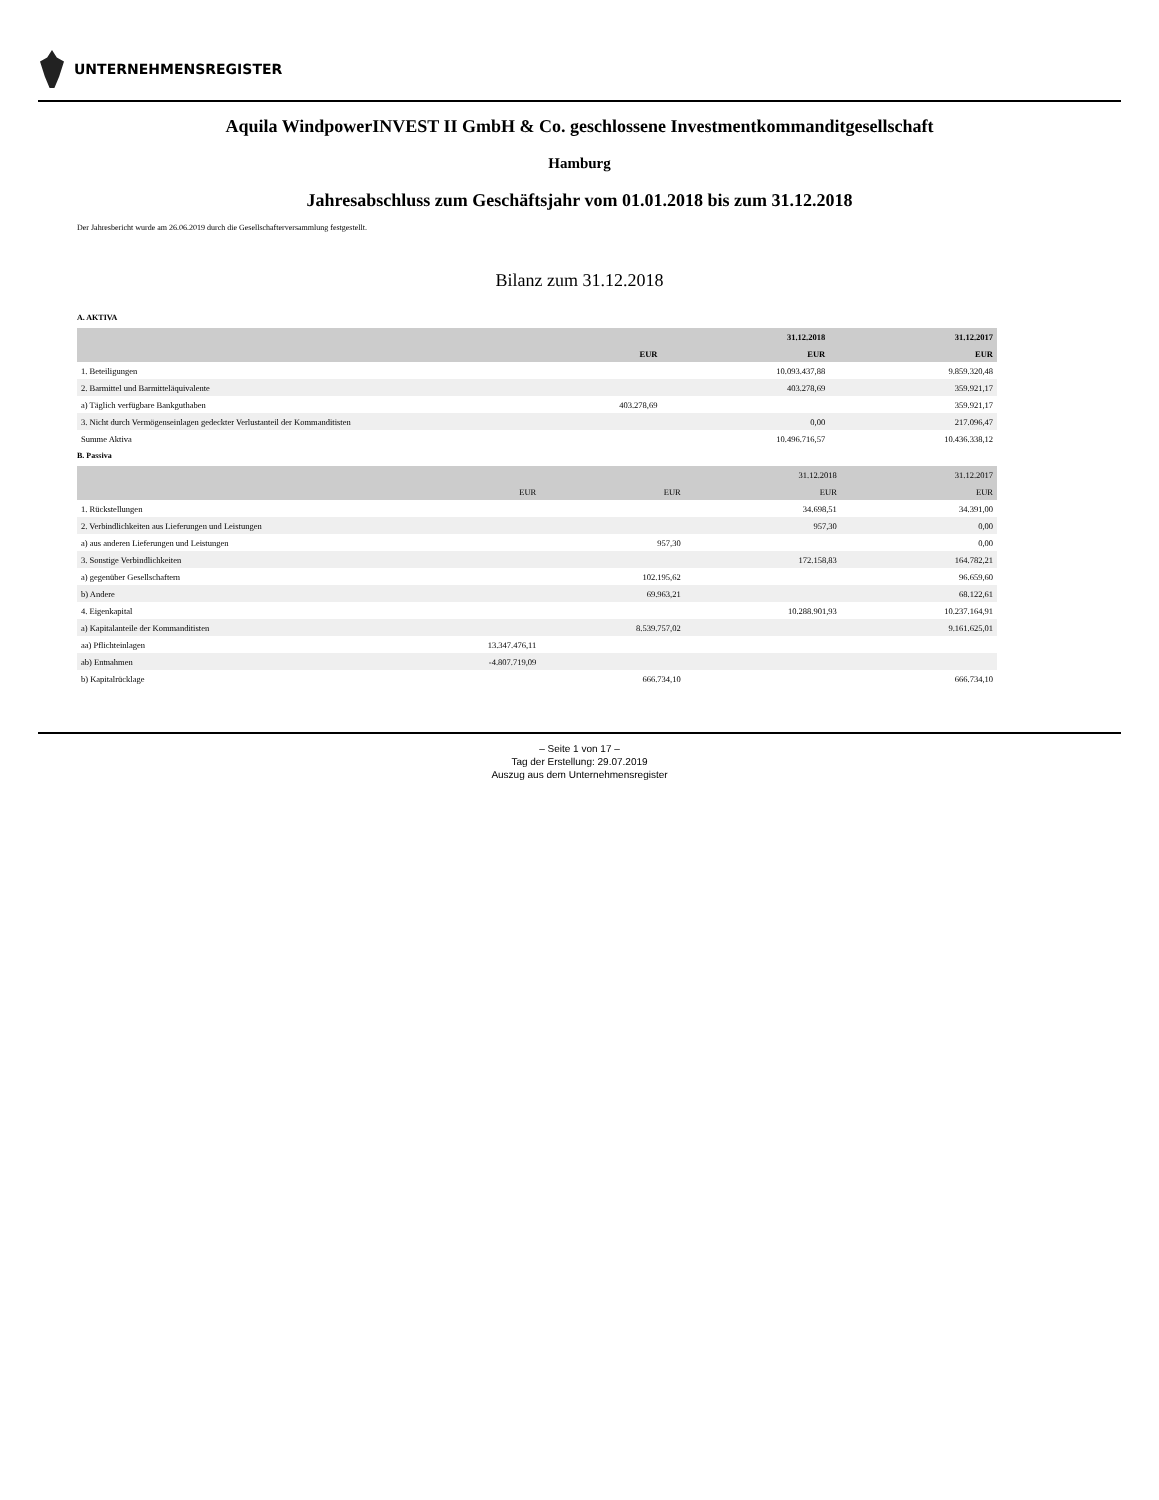UNTERNEHMENSREGISTER
Aquila WindpowerINVEST II GmbH & Co. geschlossene Investmentkommanditgesellschaft
Hamburg
Jahresabschluss zum Geschäftsjahr vom 01.01.2018 bis zum 31.12.2018
Der Jahresbericht wurde am 26.06.2019 durch die Gesellschafterversammlung festgestellt.
Bilanz zum 31.12.2018
A. AKTIVA
| | | 31.12.2018 | 31.12.2017 |
| --- | --- | --- | --- |
| | EUR | EUR | EUR |
| 1. Beteiligungen | | 10.093.437,88 | 9.859.320,48 |
| 2. Barmittel und Barmitteläquivalente | | 403.278,69 | 359.921,17 |
| a) Täglich verfügbare Bankguthaben | 403.278,69 | | 359.921,17 |
| 3. Nicht durch Vermögenseinlagen gedeckter Verlustanteil der Kommanditisten | | 0,00 | 217.096,47 |
| Summe Aktiva | | 10.496.716,57 | 10.436.338,12 |
B. Passiva
| | | | 31.12.2018 | 31.12.2017 |
| --- | --- | --- | --- | --- |
| | EUR | EUR | EUR | EUR |
| 1. Rückstellungen | | | 34.698,51 | 34.391,00 |
| 2. Verbindlichkeiten aus Lieferungen und Leistungen | | | 957,30 | 0,00 |
| a) aus anderen Lieferungen und Leistungen | | 957,30 | | 0,00 |
| 3. Sonstige Verbindlichkeiten | | | 172.158,83 | 164.782,21 |
| a) gegenüber Gesellschaftern | | 102.195,62 | | 96.659,60 |
| b) Andere | | 69.963,21 | | 68.122,61 |
| 4. Eigenkapital | | | 10.288.901,93 | 10.237.164,91 |
| a) Kapitalanteile der Kommanditisten | | 8.539.757,02 | | 9.161.625,01 |
| aa) Pflichteinlagen | 13.347.476,11 | | | |
| ab) Entnahmen | -4.807.719,09 | | | |
| b) Kapitalrücklage | | 666.734,10 | | 666.734,10 |
– Seite 1 von 17 –
Tag der Erstellung: 29.07.2019
Auszug aus dem Unternehmensregister